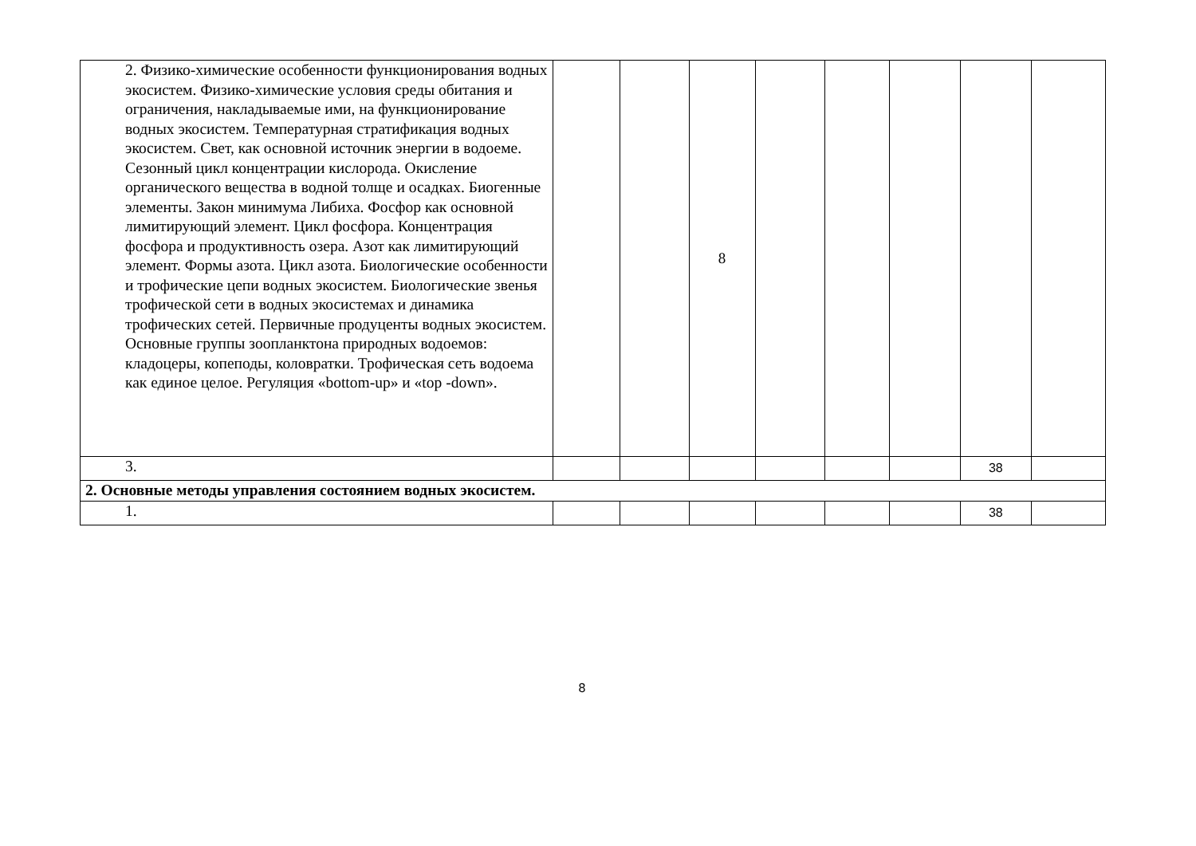| | 2. Физико-химические особенности функционирования водных экосистем. Физико-химические условия среды обитания и ограничения, накладываемые ими, на функционирование водных экосистем. Температурная стратификация водных экосистем. Свет, как основной источник энергии в водоеме. Сезонный цикл концентрации кислорода. Окисление органического вещества в водной толще и осадках. Биогенные элементы. Закон минимума Либиха. Фосфор как основной лимитирующий элемент. Цикл фосфора. Концентрация фосфора и продуктивность озера. Азот как лимитирующий элемент. Формы азота. Цикл азота. Биологические особенности и трофические цепи водных экосистем. Биологические звенья трофической сети в водных экосистемах и динамика трофических сетей. Первичные продуценты водных экосистем. Основные группы зоопланктона природных водоемов: кладоцеры, копеподы, коловратки. Трофическая сеть водоема как единое целое. Регуляция «bottom-up» и «top -down». | | | 8 | | | | | |
| | 3. | | | | | | | 38 | |
| 2. Основные методы управления состоянием водных экосистем. | | | | | | | | | |
| | 1. | | | | | | | 38 | |
8